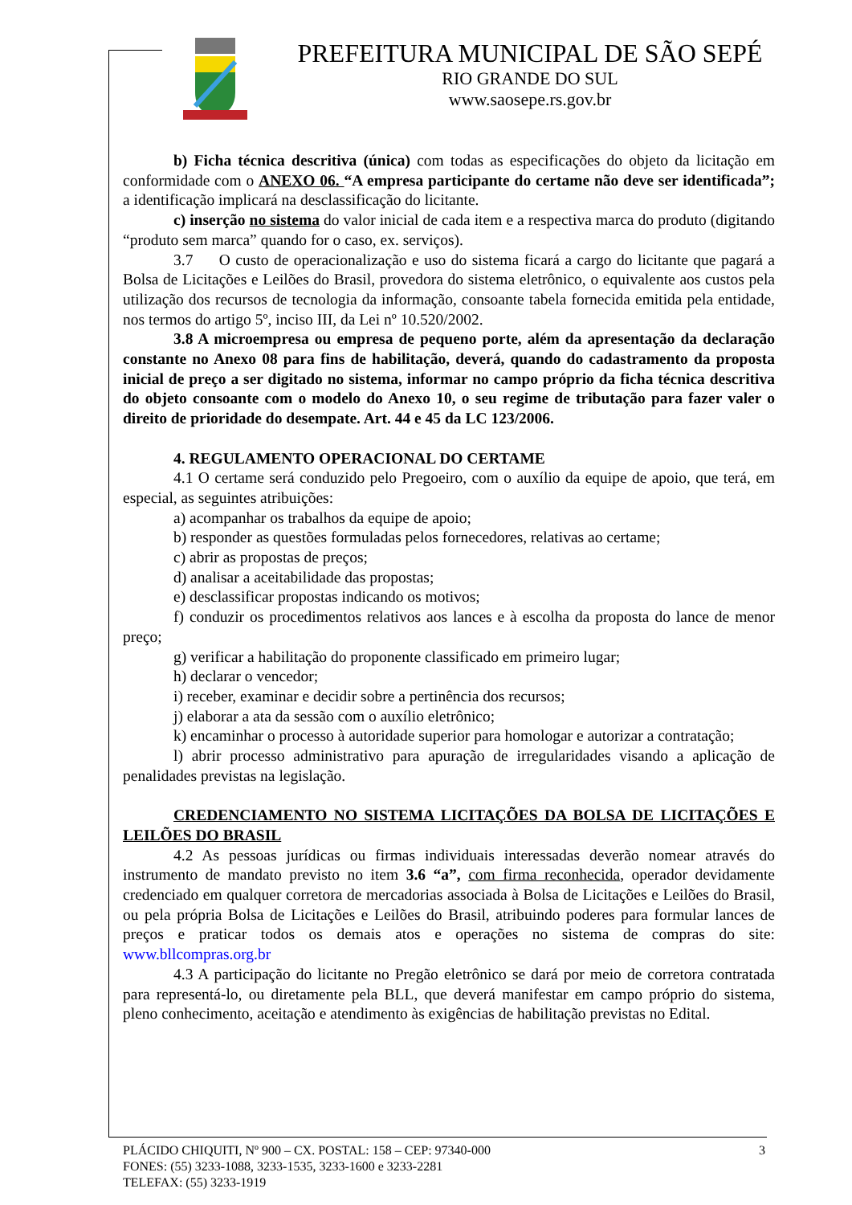PREFEITURA MUNICIPAL DE SÃO SEPÉ
RIO GRANDE DO SUL
www.saosepe.rs.gov.br
b) Ficha técnica descritiva (única) com todas as especificações do objeto da licitação em conformidade com o ANEXO 06. “A empresa participante do certame não deve ser identificada”; a identificação implicará na desclassificação do licitante.
c) inserção no sistema do valor inicial de cada item e a respectiva marca do produto (digitando “produto sem marca” quando for o caso, ex. serviços).
3.7 O custo de operacionalização e uso do sistema ficará a cargo do licitante que pagará a Bolsa de Licitações e Leilões do Brasil, provedora do sistema eletrônico, o equivalente aos custos pela utilização dos recursos de tecnologia da informação, consoante tabela fornecida emitida pela entidade, nos termos do artigo 5º, inciso III, da Lei nº 10.520/2002.
3.8 A microempresa ou empresa de pequeno porte, além da apresentação da declaração constante no Anexo 08 para fins de habilitação, deverá, quando do cadastramento da proposta inicial de preço a ser digitado no sistema, informar no campo próprio da ficha técnica descritiva do objeto consoante com o modelo do Anexo 10, o seu regime de tributação para fazer valer o direito de prioridade do desempate. Art. 44 e 45 da LC 123/2006.
4. REGULAMENTO OPERACIONAL DO CERTAME
4.1 O certame será conduzido pelo Pregoeiro, com o auxílio da equipe de apoio, que terá, em especial, as seguintes atribuições:
a) acompanhar os trabalhos da equipe de apoio;
b) responder as questões formuladas pelos fornecedores, relativas ao certame;
c) abrir as propostas de preços;
d) analisar a aceitabilidade das propostas;
e) desclassificar propostas indicando os motivos;
f) conduzir os procedimentos relativos aos lances e à escolha da proposta do lance de menor preço;
g) verificar a habilitação do proponente classificado em primeiro lugar;
h) declarar o vencedor;
i) receber, examinar e decidir sobre a pertinência dos recursos;
j) elaborar a ata da sessão com o auxílio eletrônico;
k) encaminhar o processo à autoridade superior para homologar e autorizar a contratação;
l) abrir processo administrativo para apuração de irregularidades visando a aplicação de penalidades previstas na legislação.
CREDENCIAMENTO NO SISTEMA LICITAÇÕES DA BOLSA DE LICITAÇÕES E LEILÕES DO BRASIL
4.2 As pessoas jurídicas ou firmas individuais interessadas deverão nomear através do instrumento de mandato previsto no item 3.6 “a”, com firma reconhecida, operador devidamente credenciado em qualquer corretora de mercadorias associada à Bolsa de Licitações e Leilões do Brasil, ou pela própria Bolsa de Licitações e Leilões do Brasil, atribuindo poderes para formular lances de preços e praticar todos os demais atos e operações no sistema de compras do site: www.bllcompras.org.br
4.3 A participação do licitante no Pregão eletrônico se dará por meio de corretora contratada para representá-lo, ou diretamente pela BLL, que deverá manifestar em campo próprio do sistema, pleno conhecimento, aceitação e atendimento às exigências de habilitação previstas no Edital.
PLÁCIDO CHIQUITI, Nº 900 – CX. POSTAL: 158 – CEP: 97340-000 3
FONES: (55) 3233-1088, 3233-1535, 3233-1600 e 3233-2281
TELEFAX: (55) 3233-1919